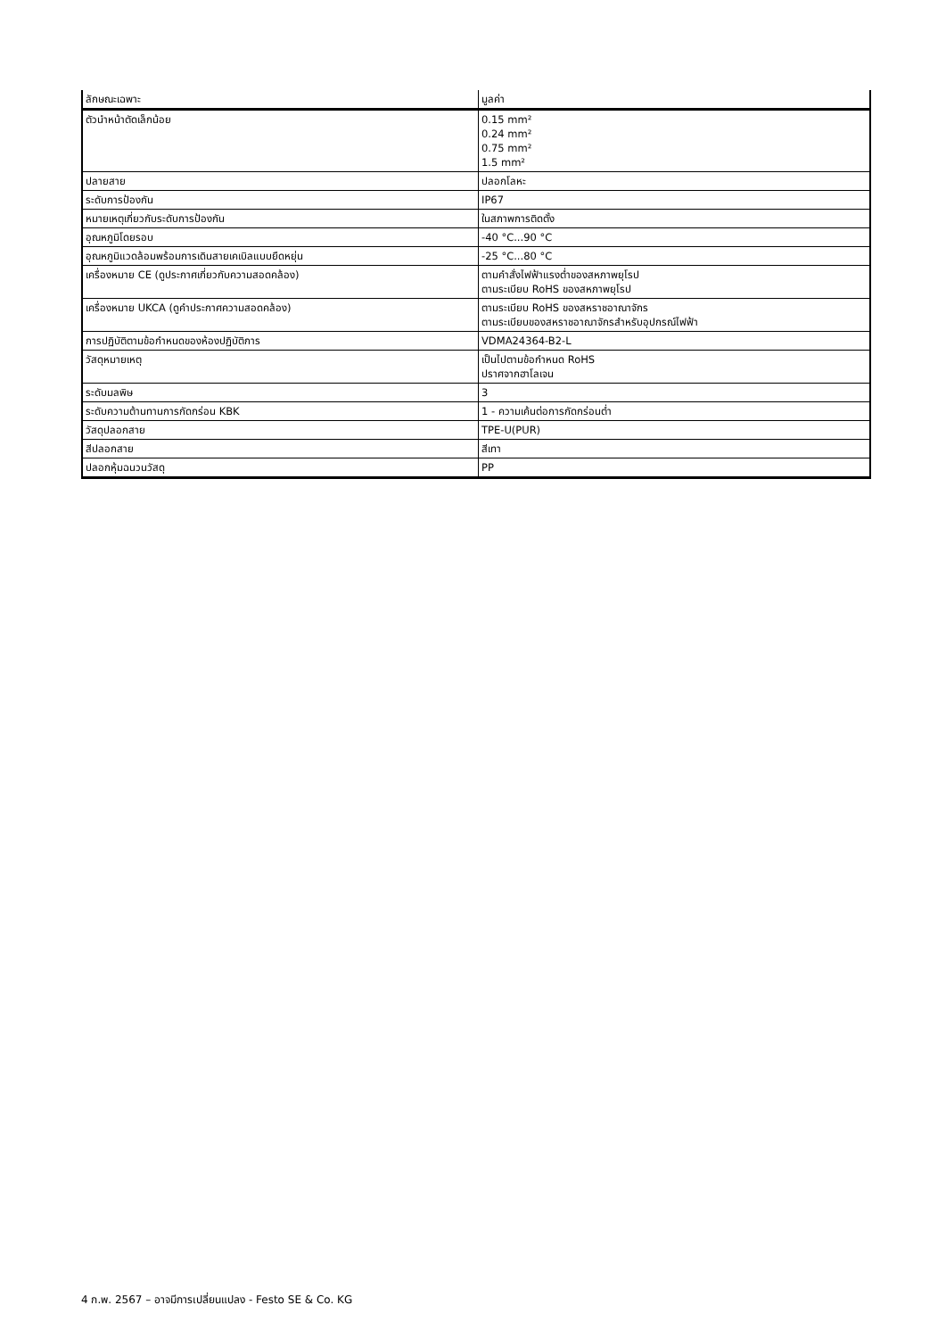| ลักษณะเฉพาะ | มูลค่า |
| --- | --- |
| ตัวนำหน้าตัดเล็กน้อย | 0.15 mm² 0.24 mm² 0.75 mm² 1.5 mm² |
| ปลายสาย | ปลอกโลหะ |
| ระดับการป้องกัน | IP67 |
| หมายเหตุเกี่ยวกับระดับการป้องกัน | ในสภาพการติดตั้ง |
| อุณหภูมิโดยรอบ | -40 °C...90 °C |
| อุณหภูมิแวดล้อมพร้อมการเดินสายเคเบิลแบบยืดหยุ่น | -25 °C...80 °C |
| เครื่องหมาย CE (ดูประกาศเกี่ยวกับความสอดคล้อง) | ตามคำสั่งไฟฟ้าแรงต่ำของสหภาพยุโรป ตามระเบียบ RoHS ของสหภาพยุโรป |
| เครื่องหมาย UKCA (ดูคำประกาศความสอดคล้อง) | ตามระเบียบ RoHS ของสหราชอาณาจักร ตามระเบียบของสหราชอาณาจักรสำหรับอุปกรณ์ไฟฟ้า |
| การปฏิบัติตามข้อกำหนดของห้องปฏิบัติการ | VDMA24364-B2-L |
| วัสดุหมายเหตุ | เป็นไปตามข้อกำหนด RoHS ปราศจากฮาโลเจน |
| ระดับมลพิษ | 3 |
| ระดับความต้านทานการกัดกร่อน KBK | 1 - ความเค้นต่อการกัดกร่อนต่ำ |
| วัสดุปลอกสาย | TPE-U(PUR) |
| สีปลอกสาย | สีเทา |
| ปลอกหุ้มฉนวนวัสดุ | PP |
4 ก.พ. 2567 – อาจมีการเปลี่ยนแปลง - Festo SE & Co. KG